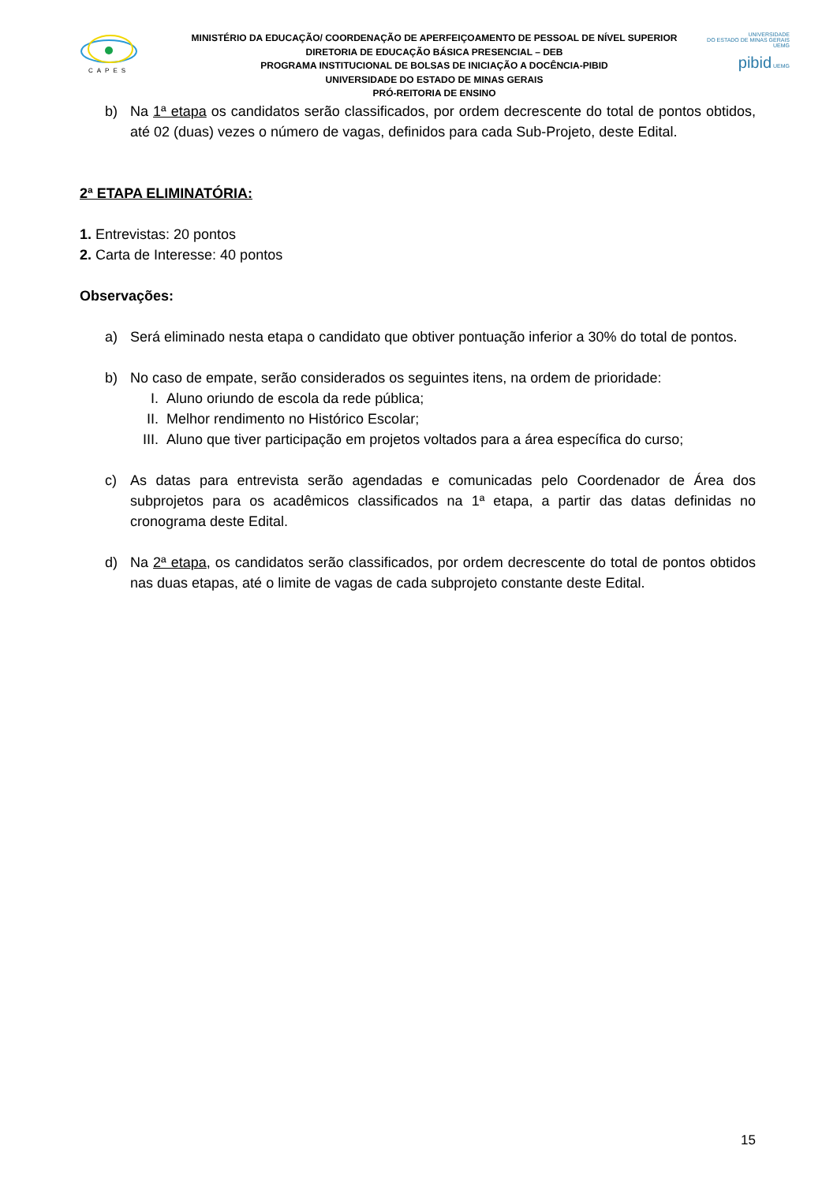CAPES
MINISTÉRIO DA EDUCAÇÃO/ COORDENAÇÃO DE APERFEIÇOAMENTO DE PESSOAL DE NÍVEL SUPERIOR
DIRETORIA DE EDUCAÇÃO BÁSICA PRESENCIAL – DEB
PROGRAMA INSTITUCIONAL DE BOLSAS DE INICIAÇÃO A DOCÊNCIA-PIBID
UNIVERSIDADE DO ESTADO DE MINAS GERAIS
PRÓ-REITORIA DE ENSINO
UNIVERSIDADE
DO ESTADO DE MINAS GERAIS UEMG
pibid UEMG
b) Na 1ª etapa os candidatos serão classificados, por ordem decrescente do total de pontos obtidos, até 02 (duas) vezes o número de vagas, definidos para cada Sub-Projeto, deste Edital.
2ª ETAPA ELIMINATÓRIA:
1. Entrevistas: 20 pontos
2. Carta de Interesse: 40 pontos
Observações:
a) Será eliminado nesta etapa o candidato que obtiver pontuação inferior a 30% do total de pontos.
b) No caso de empate, serão considerados os seguintes itens, na ordem de prioridade:
I. Aluno oriundo de escola da rede pública;
II. Melhor rendimento no Histórico Escolar;
III. Aluno que tiver participação em projetos voltados para a área específica do curso;
c) As datas para entrevista serão agendadas e comunicadas pelo Coordenador de Área dos subprojetos para os acadêmicos classificados na 1ª etapa, a partir das datas definidas no cronograma deste Edital.
d) Na 2ª etapa, os candidatos serão classificados, por ordem decrescente do total de pontos obtidos nas duas etapas, até o limite de vagas de cada subprojeto constante deste Edital.
15